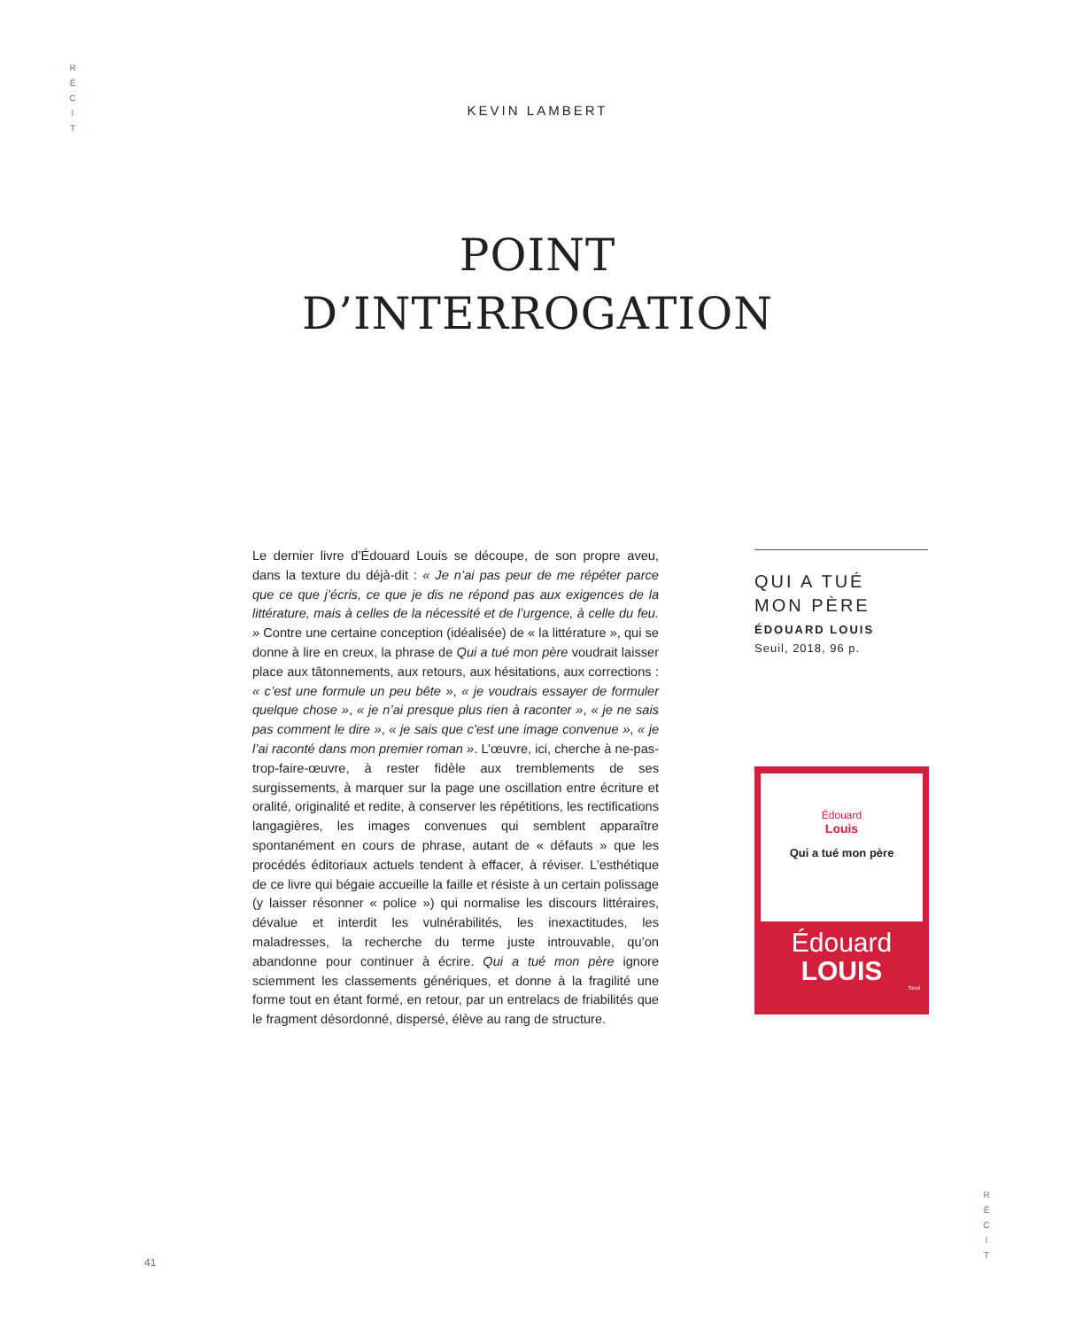R
É
C
I
T
KEVIN LAMBERT
POINT
D’INTERROGATION
Le dernier livre d’Édouard Louis se découpe, de son propre aveu, dans la texture du déjà-dit : « Je n’ai pas peur de me répéter parce que ce que j’écris, ce que je dis ne répond pas aux exigences de la littérature, mais à celles de la nécessité et de l’urgence, à celle du feu. » Contre une certaine conception (idéalisée) de « la littérature », qui se donne à lire en creux, la phrase de Qui a tué mon père voudrait laisser place aux tâtonnements, aux retours, aux hésitations, aux corrections : « c’est une formule un peu bête », « je voudrais essayer de formuler quelque chose », « je n’ai presque plus rien à raconter », « je ne sais pas comment le dire », « je sais que c’est une image convenue », « je l’ai raconté dans mon premier roman ». L’œuvre, ici, cherche à ne-pas-trop-faire-œuvre, à rester fidèle aux tremblements de ses surgissements, à marquer sur la page une oscillation entre écriture et oralité, originalité et redite, à conserver les répétitions, les rectifications langagières, les images convenues qui semblent apparaître spontanément en cours de phrase, autant de « défauts » que les procédés éditoriaux actuels tendent à effacer, à réviser. L’esthétique de ce livre qui bégaie accueille la faille et résiste à un certain polissage (y laisser résonner « police ») qui normalise les discours littéraires, dévalue et interdit les vulnérabilités, les inexactitudes, les maladresses, la recherche du terme juste introuvable, qu’on abandonne pour continuer à écrire. Qui a tué mon père ignore sciemment les classements génériques, et donne à la fragilité une forme tout en étant formé, en retour, par un entrelacs de friabilités que le fragment désordonné, dispersé, élève au rang de structure.
QUI A TUÉ
MON PÈRE
ÉDOUARD LOUIS
Seuil, 2018, 96 p.
Édouard
Louis
Qui a tué mon père
Édouard
LOUIS
Seuil
R
É
C
I
T
41